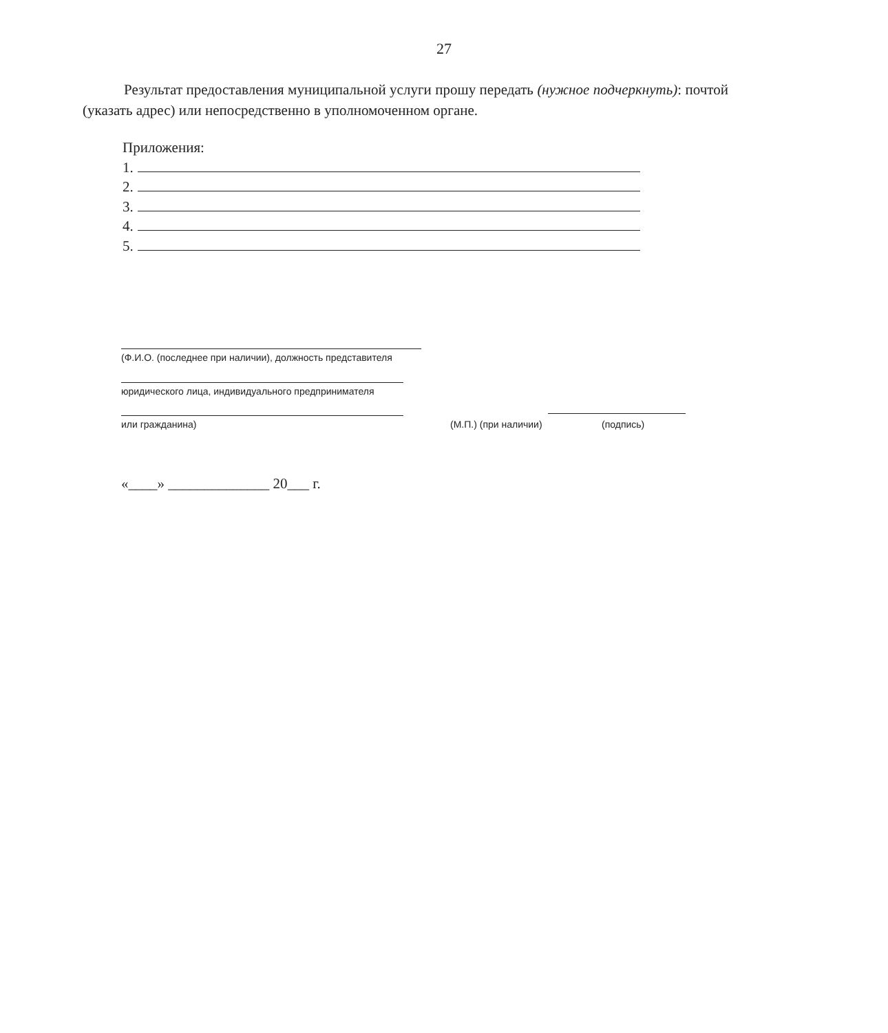27
Результат предоставления муниципальной услуги прошу передать (нужное подчеркнуть): почтой (указать адрес) или непосредственно в уполномоченном органе.
Приложения:
1.
2.
3.
4.
5.
(Ф.И.О. (последнее при наличии), должность представителя
юридического лица, индивидуального предпринимателя
или гражданина) (М.П.) (при наличии) (подпись)
«____» ______________ 20___ г.